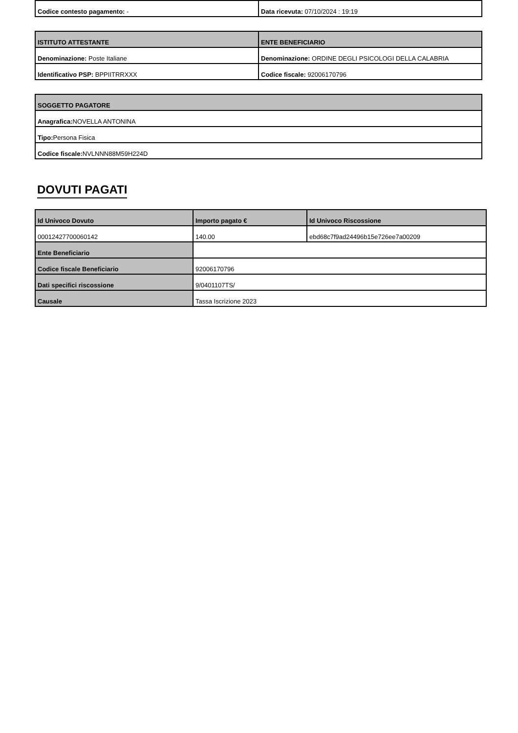| Codice contesto pagamento: - | Data ricevuta: 07/10/2024 : 19:19 |
| ISTITUTO ATTESTANTE | ENTE BENEFICIARIO |
| --- | --- |
| Denominazione: Poste Italiane | Denominazione: ORDINE DEGLI PSICOLOGI DELLA CALABRIA |
| Identificativo PSP: BPPIITRRXXX | Codice fiscale: 92006170796 |
| SOGGETTO PAGATORE |
| --- |
| Anagrafica: NOVELLA ANTONINA |
| Tipo: Persona Fisica |
| Codice fiscale: NVLNNN88M59H224D |
DOVUTI PAGATI
| Id Univoco Dovuto | Importo pagato € | Id Univoco Riscossione |
| --- | --- | --- |
| 00012427700060142 | 140.00 | ebd68c7f9ad24496b15e726ee7a00209 |
| Ente Beneficiario | | |
| Codice fiscale Beneficiario | 92006170796 | |
| Dati specifici riscossione | 9/0401107TS/ | |
| Causale | Tassa Iscrizione 2023 | |